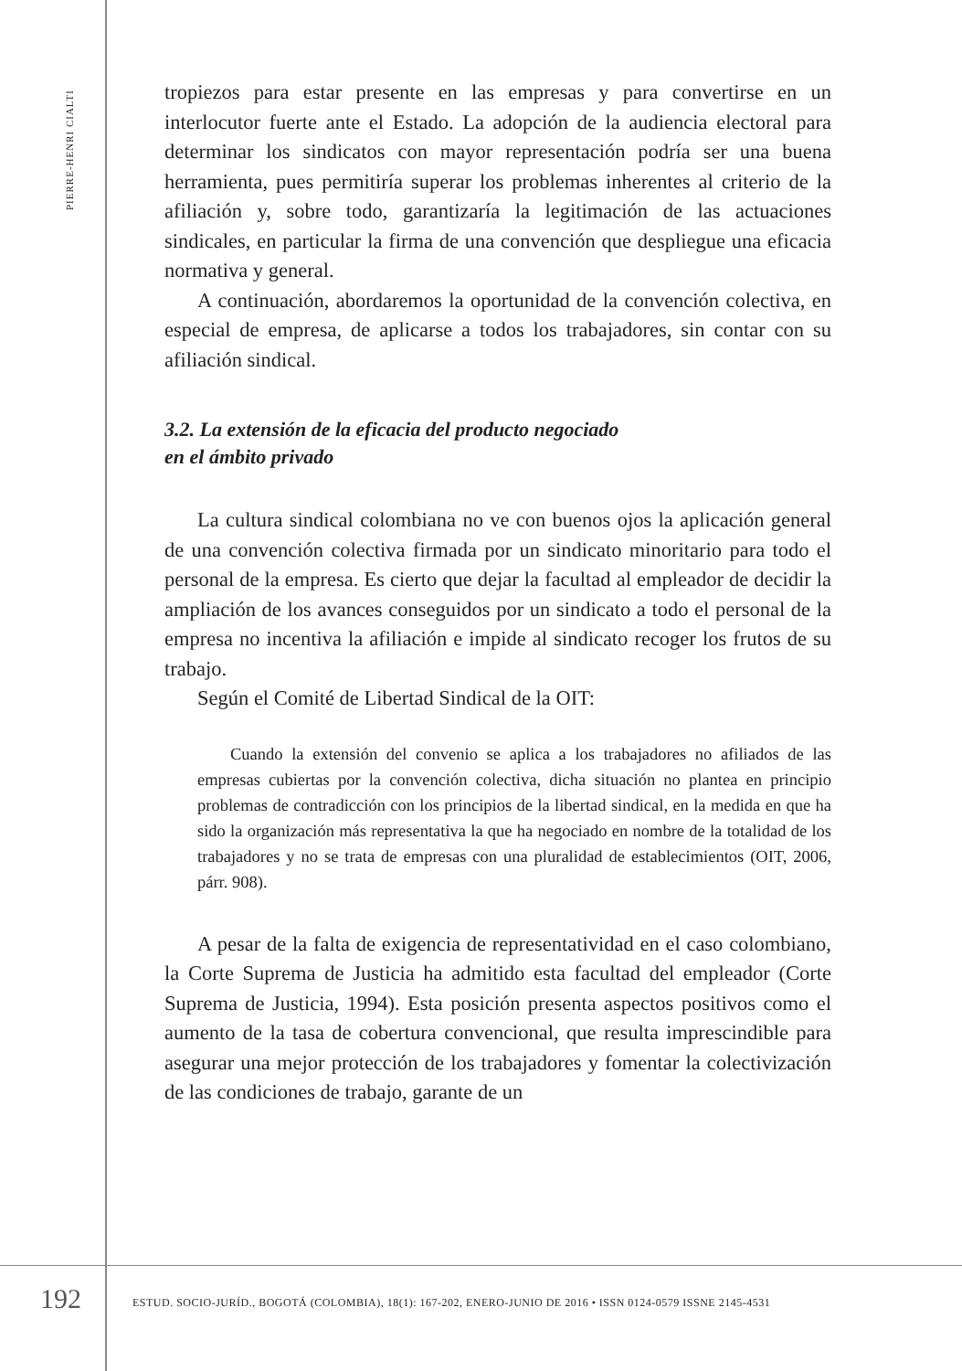PIERRE-HENRI CIALTI
tropiezos para estar presente en las empresas y para convertirse en un interlocutor fuerte ante el Estado. La adopción de la audiencia electoral para determinar los sindicatos con mayor representación podría ser una buena herramienta, pues permitiría superar los problemas inherentes al criterio de la afiliación y, sobre todo, garantizaría la legitimación de las actuaciones sindicales, en particular la firma de una convención que despliegue una eficacia normativa y general.
A continuación, abordaremos la oportunidad de la convención colectiva, en especial de empresa, de aplicarse a todos los trabajadores, sin contar con su afiliación sindical.
3.2. La extensión de la eficacia del producto negociado
en el ámbito privado
La cultura sindical colombiana no ve con buenos ojos la aplicación general de una convención colectiva firmada por un sindicato minoritario para todo el personal de la empresa. Es cierto que dejar la facultad al empleador de decidir la ampliación de los avances conseguidos por un sindicato a todo el personal de la empresa no incentiva la afiliación e impide al sindicato recoger los frutos de su trabajo.
Según el Comité de Libertad Sindical de la OIT:
Cuando la extensión del convenio se aplica a los trabajadores no afiliados de las empresas cubiertas por la convención colectiva, dicha situación no plantea en principio problemas de contradicción con los principios de la libertad sindical, en la medida en que ha sido la organización más representativa la que ha negociado en nombre de la totalidad de los trabajadores y no se trata de empresas con una pluralidad de establecimientos (OIT, 2006, párr. 908).
A pesar de la falta de exigencia de representatividad en el caso colombiano, la Corte Suprema de Justicia ha admitido esta facultad del empleador (Corte Suprema de Justicia, 1994). Esta posición presenta aspectos positivos como el aumento de la tasa de cobertura convencional, que resulta imprescindible para asegurar una mejor protección de los trabajadores y fomentar la colectivización de las condiciones de trabajo, garante de un
192 ESTUD. SOCIO-JURÍD., BOGOTÁ (COLOMBIA), 18(1): 167-202, ENERO-JUNIO DE 2016 • ISSN 0124-0579 ISSNE 2145-4531